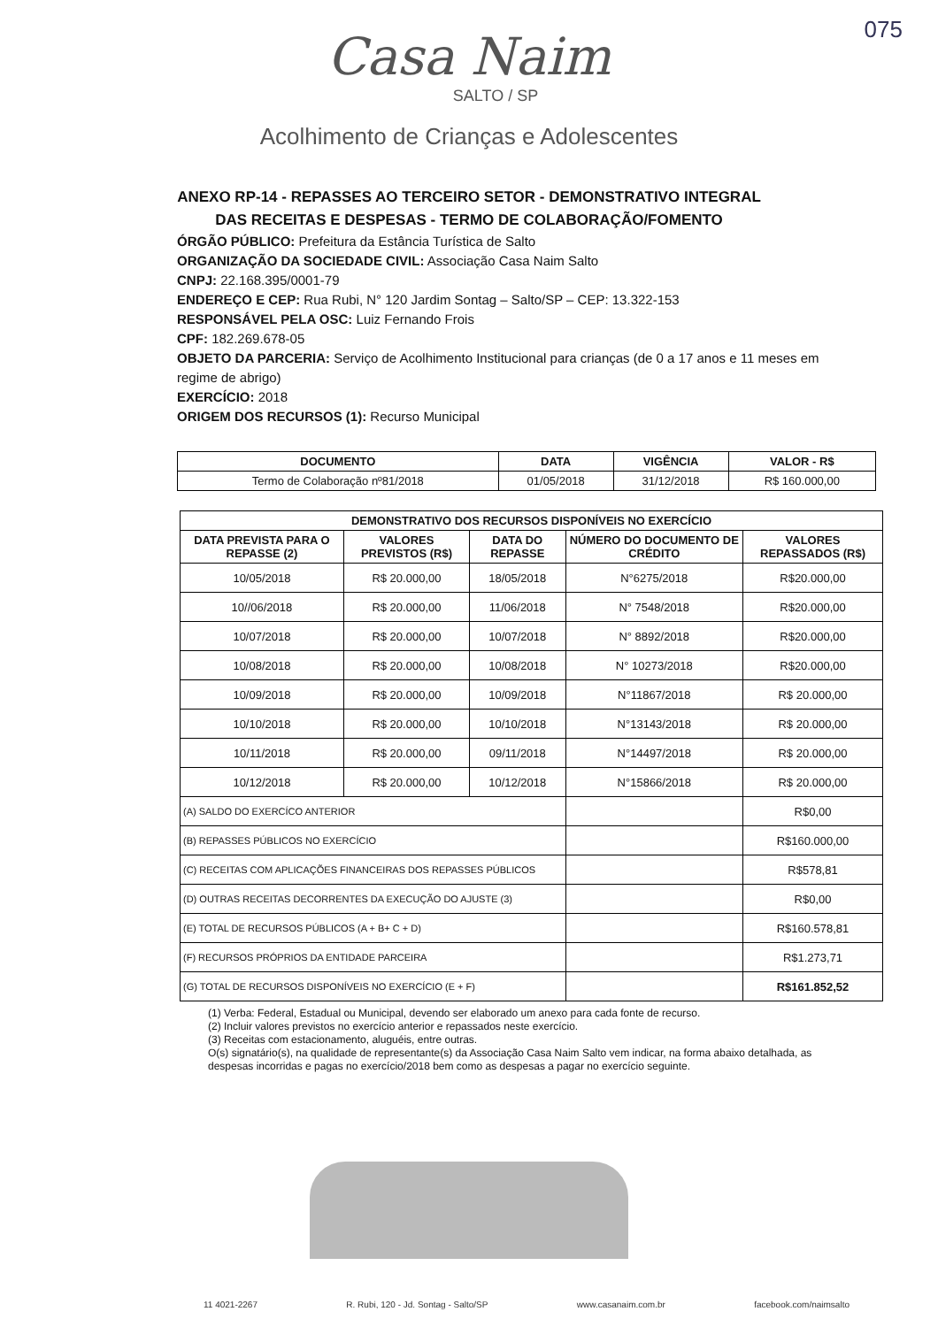075
Casa Naim
SALTO / SP
Acolhimento de Crianças e Adolescentes
ANEXO RP-14 - REPASSES AO TERCEIRO SETOR - DEMONSTRATIVO INTEGRAL
DAS RECEITAS E DESPESAS - TERMO DE COLABORAÇÃO/FOMENTO
ÓRGÃO PÚBLICO: Prefeitura da Estância Turística de Salto
ORGANIZAÇÃO DA SOCIEDADE CIVIL: Associação Casa Naim Salto
CNPJ: 22.168.395/0001-79
ENDEREÇO E CEP: Rua Rubi, N° 120 Jardim Sontag – Salto/SP – CEP: 13.322-153
RESPONSÁVEL PELA OSC: Luiz Fernando Frois
CPF: 182.269.678-05
OBJETO DA PARCERIA: Serviço de Acolhimento Institucional para crianças (de 0 a 17 anos e 11 meses em regime de abrigo)
EXERCÍCIO: 2018
ORIGEM DOS RECURSOS (1): Recurso Municipal
| DOCUMENTO | DATA | VIGÊNCIA | VALOR - R$ |
| --- | --- | --- | --- |
| Termo de Colaboração nº81/2018 | 01/05/2018 | 31/12/2018 | R$ 160.000,00 |
| DEMONSTRATIVO DOS RECURSOS DISPONÍVEIS NO EXERCÍCIO | | | | |
| --- | --- | --- | --- | --- |
| DATA PREVISTA PARA O REPASSE (2) | VALORES PREVISTOS (R$) | DATA DO REPASSE | NÚMERO DO DOCUMENTO DE CRÉDITO | VALORES REPASSADOS (R$) |
| 10/05/2018 | R$ 20.000,00 | 18/05/2018 | N°6275/2018 | R$20.000,00 |
| 10//06/2018 | R$ 20.000,00 | 11/06/2018 | N° 7548/2018 | R$20.000,00 |
| 10/07/2018 | R$ 20.000,00 | 10/07/2018 | N° 8892/2018 | R$20.000,00 |
| 10/08/2018 | R$ 20.000,00 | 10/08/2018 | N° 10273/2018 | R$20.000,00 |
| 10/09/2018 | R$ 20.000,00 | 10/09/2018 | N°11867/2018 | R$ 20.000,00 |
| 10/10/2018 | R$ 20.000,00 | 10/10/2018 | N°13143/2018 | R$ 20.000,00 |
| 10/11/2018 | R$ 20.000,00 | 09/11/2018 | N°14497/2018 | R$ 20.000,00 |
| 10/12/2018 | R$ 20.000,00 | 10/12/2018 | N°15866/2018 | R$ 20.000,00 |
| (A) SALDO DO EXERCÍCO ANTERIOR | | | | R$0,00 |
| (B) REPASSES PÚBLICOS NO EXERCÍCIO | | | | R$160.000,00 |
| (C) RECEITAS COM APLICAÇÕES FINANCEIRAS DOS REPASSES PÚBLICOS | | | | R$578,81 |
| (D) OUTRAS RECEITAS DECORRENTES DA EXECUÇÃO DO AJUSTE (3) | | | | R$0,00 |
| (E) TOTAL DE RECURSOS PÚBLICOS (A + B+ C + D) | | | | R$160.578,81 |
| (F) RECURSOS PRÓPRIOS DA ENTIDADE PARCEIRA | | | | R$1.273,71 |
| (G) TOTAL DE RECURSOS DISPONÍVEIS NO EXERCÍCIO (E + F) | | | | R$161.852,52 |
(1) Verba: Federal, Estadual ou Municipal, devendo ser elaborado um anexo para cada fonte de recurso.
(2) Incluir valores previstos no exercício anterior e repassados neste exercício.
(3) Receitas com estacionamento, aluguéis, entre outras.
O(s) signatário(s), na qualidade de representante(s) da Associação Casa Naim Salto vem indicar, na forma abaixo detalhada, as despesas incorridas e pagas no exercício/2018 bem como as despesas a pagar no exercício seguinte.
11 4021-2267 R. Rubi, 120 - Jd. Sontag - Salto/SP www.casanaim.com.br facebook.com/naimsalto